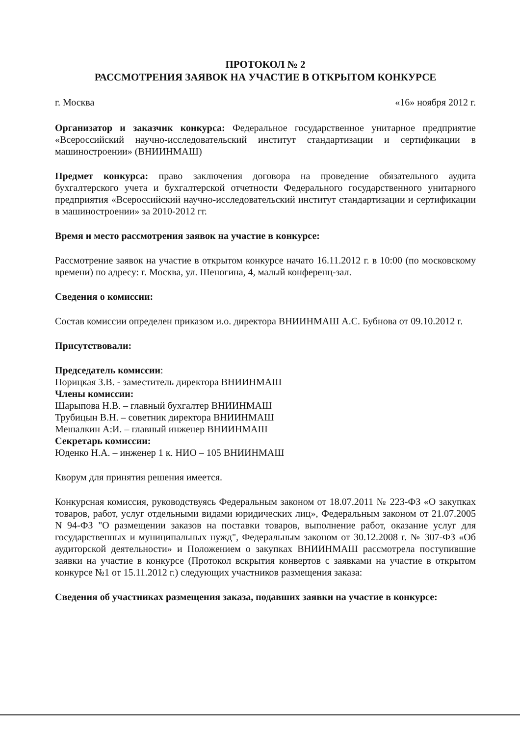ПРОТОКОЛ № 2
РАССМОТРЕНИЯ ЗАЯВОК НА УЧАСТИЕ В ОТКРЫТОМ КОНКУРСЕ
г. Москва «16» ноября 2012 г.
Организатор и заказчик конкурса: Федеральное государственное унитарное предприятие «Всероссийский научно-исследовательский институт стандартизации и сертификации в машиностроении» (ВНИИНМАШ)
Предмет конкурса: право заключения договора на проведение обязательного аудита бухгалтерского учета и бухгалтерской отчетности Федерального государственного унитарного предприятия «Всероссийский научно-исследовательский институт стандартизации и сертификации в машиностроении» за 2010-2012 гг.
Время и место рассмотрения заявок на участие в конкурсе:
Рассмотрение заявок на участие в открытом конкурсе начато 16.11.2012 г. в 10:00 (по московскому времени) по адресу: г. Москва, ул. Шеногина, 4, малый конференц-зал.
Сведения о комиссии:
Состав комиссии определен приказом и.о. директора ВНИИНМАШ А.С. Бубнова от 09.10.2012 г.
Присутствовали:
Председатель комиссии:
Порицкая З.В. - заместитель директора ВНИИНМАШ
Члены комиссии:
Шарыпова Н.В. – главный бухгалтер ВНИИНМАШ
Трубицын В.Н. – советник директора ВНИИНМАШ
Мешалкин А:И. – главный инженер ВНИИНМАШ
Секретарь комиссии:
Юденко Н.А. – инженер 1 к. НИО – 105 ВНИИНМАШ
Кворум для принятия решения имеется.
Конкурсная комиссия, руководствуясь Федеральным законом от 18.07.2011 № 223-ФЗ «О закупках товаров, работ, услуг отдельными видами юридических лиц», Федеральным законом от 21.07.2005 N 94-ФЗ "О размещении заказов на поставки товаров, выполнение работ, оказание услуг для государственных и муниципальных нужд", Федеральным законом от 30.12.2008 г. № 307-ФЗ «Об аудиторской деятельности» и Положением о закупках ВНИИНМАШ рассмотрела поступившие заявки на участие в конкурсе (Протокол вскрытия конвертов с заявками на участие в открытом конкурсе №1 от 15.11.2012 г.) следующих участников размещения заказа:
Сведения об участниках размещения заказа, подавших заявки на участие в конкурсе: